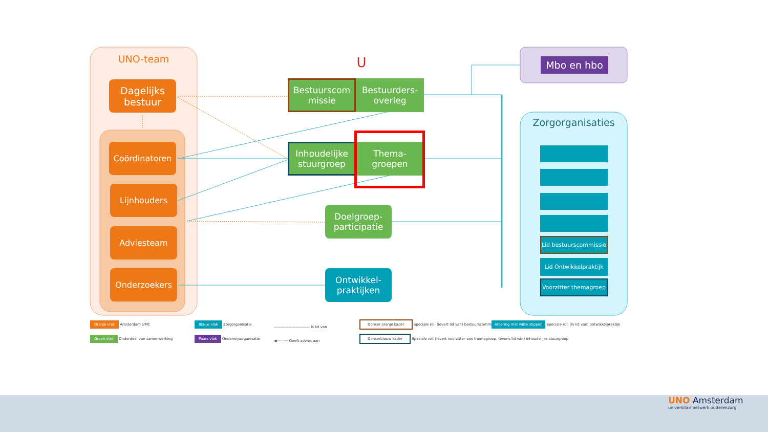UNO-team
Dagelijks bestuur
Coördinatoren
Lijnhouders
Adviesteam
Onderzoekers
U
Bestuurscom missie
Bestuurders-overleg
Inhoudelijke stuurgroep
Thema-groepen
Doelgroep-participatie
Ontwikkel-praktijken
Mbo en hbo
Zorgorganisaties
Lid bestuurscommissie
Lid Ontwikkelpraktijk
Voorzitter themagroep
Oranje vlak Amsterdam UMC
Groen vlak Onderdeel van samenwerking
Blauw vlak Zorgorganisatie
Paars vlak Onderwijsorganisatie
—————————— Is lid van
◀·········· Geeft advies aan
Donker oranje kader Speciale rol: (levert lid van) bestuurscommissie
Donkerblauw kader Speciale rol: (levert voorzitter van themagroep, tevens lid van) inhoudelijke stuurgroep
Arcering met witte stippen Speciale rol: (is lid van) ontwikkelpraktijk
UNO Amsterdam
universitair netwerk ouderenzorg